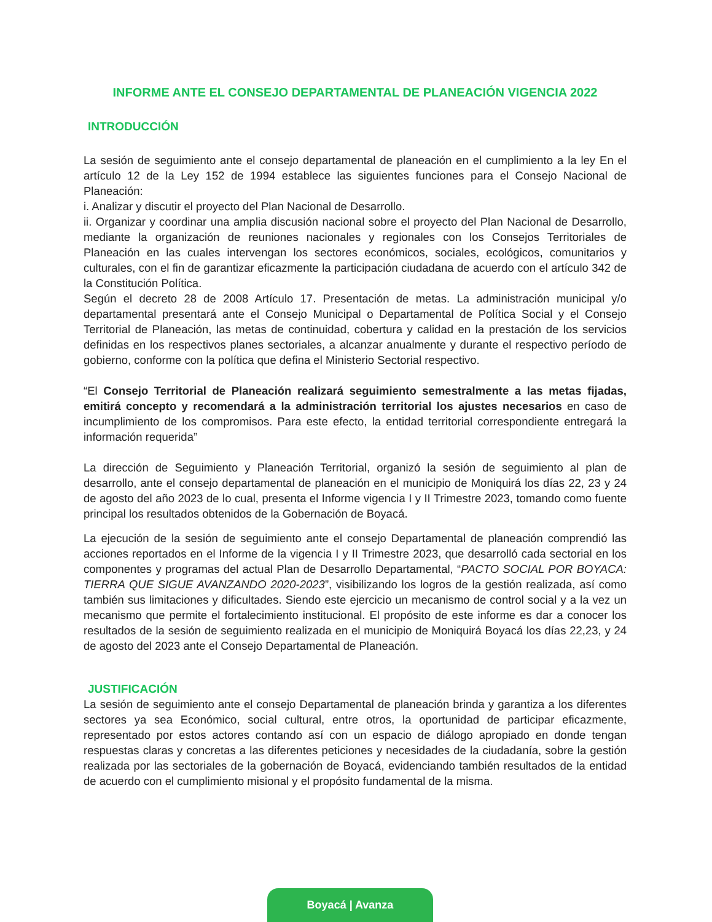INFORME ANTE EL CONSEJO DEPARTAMENTAL DE PLANEACIÓN VIGENCIA 2022
INTRODUCCIÓN
La sesión de seguimiento ante el consejo departamental de planeación en el cumplimiento a la ley En el artículo 12 de la Ley 152 de 1994 establece las siguientes funciones para el Consejo Nacional de Planeación:
i. Analizar y discutir el proyecto del Plan Nacional de Desarrollo.
ii. Organizar y coordinar una amplia discusión nacional sobre el proyecto del Plan Nacional de Desarrollo, mediante la organización de reuniones nacionales y regionales con los Consejos Territoriales de Planeación en las cuales intervengan los sectores económicos, sociales, ecológicos, comunitarios y culturales, con el fin de garantizar eficazmente la participación ciudadana de acuerdo con el artículo 342 de la Constitución Política.
Según el decreto 28 de 2008 Artículo 17. Presentación de metas. La administración municipal y/o departamental presentará ante el Consejo Municipal o Departamental de Política Social y el Consejo Territorial de Planeación, las metas de continuidad, cobertura y calidad en la prestación de los servicios definidas en los respectivos planes sectoriales, a alcanzar anualmente y durante el respectivo período de gobierno, conforme con la política que defina el Ministerio Sectorial respectivo.
“El Consejo Territorial de Planeación realizará seguimiento semestralmente a las metas fijadas, emitirá concepto y recomendará a la administración territorial los ajustes necesarios en caso de incumplimiento de los compromisos. Para este efecto, la entidad territorial correspondiente entregará la información requerida”
La dirección de Seguimiento y Planeación Territorial, organizó la sesión de seguimiento al plan de desarrollo, ante el consejo departamental de planeación en el municipio de Moniquirá los días 22, 23 y 24 de agosto del año 2023 de lo cual, presenta el Informe vigencia I y II Trimestre 2023, tomando como fuente principal los resultados obtenidos de la Gobernación de Boyacá.
La ejecución de la sesión de seguimiento ante el consejo Departamental de planeación comprendió las acciones reportados en el Informe de la vigencia I y II Trimestre 2023, que desarrolló cada sectorial en los componentes y programas del actual Plan de Desarrollo Departamental, “PACTO SOCIAL POR BOYACA: TIERRA QUE SIGUE AVANZANDO 2020-2023”, visibilizando los logros de la gestión realizada, así como también sus limitaciones y dificultades. Siendo este ejercicio un mecanismo de control social y a la vez un mecanismo que permite el fortalecimiento institucional. El propósito de este informe es dar a conocer los resultados de la sesión de seguimiento realizada en el municipio de Moniquirá Boyacá los días 22,23, y 24 de agosto del 2023 ante el Consejo Departamental de Planeación.
JUSTIFICACIÓN
La sesión de seguimiento ante el consejo Departamental de planeación brinda y garantiza a los diferentes sectores ya sea Económico, social cultural, entre otros, la oportunidad de participar eficazmente, representado por estos actores contando así con un espacio de diálogo apropiado en donde tengan respuestas claras y concretas a las diferentes peticiones y necesidades de la ciudadanía, sobre la gestión realizada por las sectoriales de la gobernación de Boyacá, evidenciando también resultados de la entidad de acuerdo con el cumplimiento misional y el propósito fundamental de la misma.
Boyacá | Avanza